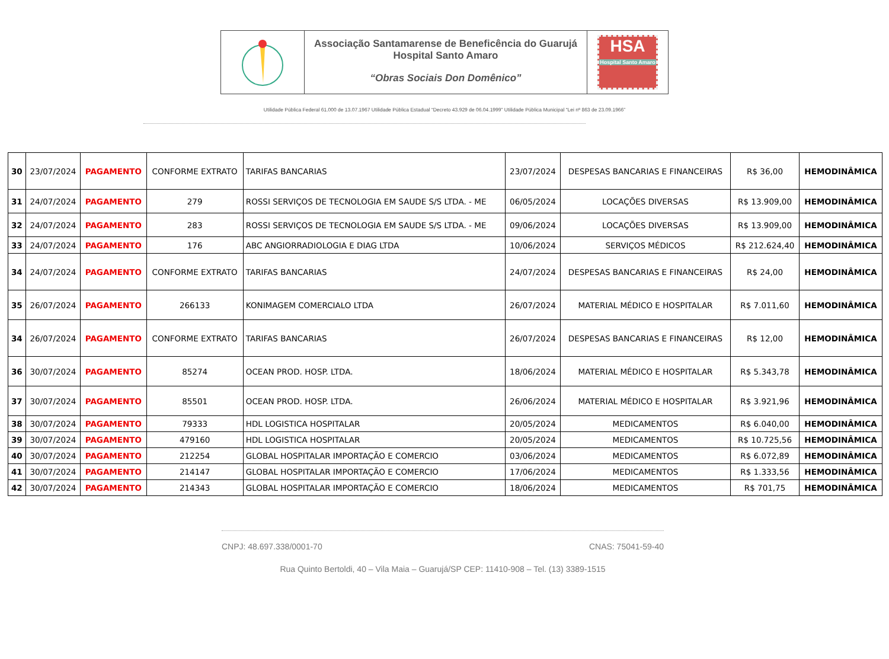Associação Santamarense de Beneficência do Guarujá
Hospital Santo Amaro
“Obras Sociais Don Domênico”
HSA
Hospital Santo Amaro
Utilidade Pública Federal 61.000 de 13.07.1967 Utilidade Pública Estadual “Decreto 43.929 de 06.04.1999” Utilidade Pública Municipal “Lei nº 863 de 23.09.1966”
| 30 | 23/07/2024 | PAGAMENTO | CONFORME EXTRATO | TARIFAS BANCARIAS | 23/07/2024 | DESPESAS BANCARIAS E FINANCEIRAS | R$ 36,00 | HEMODINÂMICA |
| 31 | 24/07/2024 | PAGAMENTO | 279 | ROSSI SERVIÇOS DE TECNOLOGIA EM SAUDE S/S LTDA. - ME | 06/05/2024 | LOCAÇÕES DIVERSAS | R$ 13.909,00 | HEMODINÂMICA |
| 32 | 24/07/2024 | PAGAMENTO | 283 | ROSSI SERVIÇOS DE TECNOLOGIA EM SAUDE S/S LTDA. - ME | 09/06/2024 | LOCAÇÕES DIVERSAS | R$ 13.909,00 | HEMODINÂMICA |
| 33 | 24/07/2024 | PAGAMENTO | 176 | ABC ANGIORRADIOLOGIA E DIAG LTDA | 10/06/2024 | SERVIÇOS MÉDICOS | R$ 212.624,40 | HEMODINÂMICA |
| 34 | 24/07/2024 | PAGAMENTO | CONFORME EXTRATO | TARIFAS BANCARIAS | 24/07/2024 | DESPESAS BANCARIAS E FINANCEIRAS | R$ 24,00 | HEMODINÂMICA |
| 35 | 26/07/2024 | PAGAMENTO | 266133 | KONIMAGEM COMERCIALO LTDA | 26/07/2024 | MATERIAL MÉDICO E HOSPITALAR | R$ 7.011,60 | HEMODINÂMICA |
| 34 | 26/07/2024 | PAGAMENTO | CONFORME EXTRATO | TARIFAS BANCARIAS | 26/07/2024 | DESPESAS BANCARIAS E FINANCEIRAS | R$ 12,00 | HEMODINÂMICA |
| 36 | 30/07/2024 | PAGAMENTO | 85274 | OCEAN PROD. HOSP. LTDA. | 18/06/2024 | MATERIAL MÉDICO E HOSPITALAR | R$ 5.343,78 | HEMODINÂMICA |
| 37 | 30/07/2024 | PAGAMENTO | 85501 | OCEAN PROD. HOSP. LTDA. | 26/06/2024 | MATERIAL MÉDICO E HOSPITALAR | R$ 3.921,96 | HEMODINÂMICA |
| 38 | 30/07/2024 | PAGAMENTO | 79333 | HDL LOGISTICA HOSPITALAR | 20/05/2024 | MEDICAMENTOS | R$ 6.040,00 | HEMODINÂMICA |
| 39 | 30/07/2024 | PAGAMENTO | 479160 | HDL LOGISTICA HOSPITALAR | 20/05/2024 | MEDICAMENTOS | R$ 10.725,56 | HEMODINÂMICA |
| 40 | 30/07/2024 | PAGAMENTO | 212254 | GLOBAL HOSPITALAR IMPORTAÇÃO E COMERCIO | 03/06/2024 | MEDICAMENTOS | R$ 6.072,89 | HEMODINÂMICA |
| 41 | 30/07/2024 | PAGAMENTO | 214147 | GLOBAL HOSPITALAR IMPORTAÇÃO E COMERCIO | 17/06/2024 | MEDICAMENTOS | R$ 1.333,56 | HEMODINÂMICA |
| 42 | 30/07/2024 | PAGAMENTO | 214343 | GLOBAL HOSPITALAR IMPORTAÇÃO E COMERCIO | 18/06/2024 | MEDICAMENTOS | R$ 701,75 | HEMODINÂMICA |
CNPJ: 48.697.338/0001-70 CNAS: 75041-59-40
Rua Quinto Bertoldi, 40 – Vila Maia – Guarujá/SP CEP: 11410-908 – Tel. (13) 3389-1515